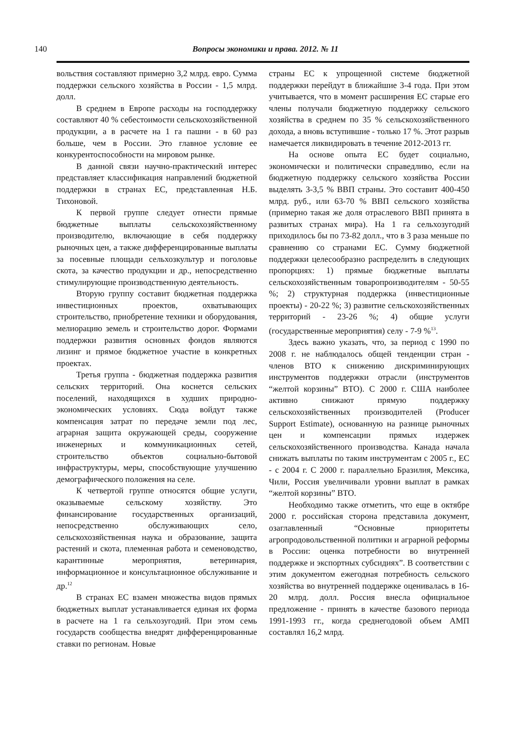140
Вопросы экономики и права. 2012. № 11
вольствия составляют примерно 3,2 млрд. евро. Сумма поддержки сельского хозяйства в России - 1,5 млрд. долл.
В среднем в Европе расходы на господдержку составляют 40 % себестоимости сельскохозяйственной продукции, а в расчете на 1 га пашни - в 60 раз больше, чем в России. Это главное условие ее конкурентоспособности на мировом рынке.
В данной связи научно-практический интерес представляет классификация направлений бюджетной поддержки в странах ЕС, представленная Н.Б. Тихоновой.
К первой группе следует отнести прямые бюджетные выплаты сельскохозяйственному производителю, включающие в себя поддержку рыночных цен, а также дифференцированные выплаты за посевные площади сельхозкультур и поголовье скота, за качество продукции и др., непосредственно стимулирующие производственную деятельность.
Вторую группу составит бюджетная поддержка инвестиционных проектов, охватывающих строительство, приобретение техники и оборудования, мелиорацию земель и строительство дорог. Формами поддержки развития основных фондов являются лизинг и прямое бюджетное участие в конкретных проектах.
Третья группа - бюджетная поддержка развития сельских территорий. Она коснется сельских поселений, находящихся в худших природно-экономических условиях. Сюда войдут также компенсация затрат по передаче земли под лес, аграрная защита окружающей среды, сооружение инженерных и коммуникационных сетей, строительство объектов социально-бытовой инфраструктуры, меры, способствующие улучшению демографического положения на селе.
К четвертой группе относятся общие услуги, оказываемые сельскому хозяйству. Это финансирование государственных организаций, непосредственно обслуживающих село, сельскохозяйственная наука и образование, защита растений и скота, племенная работа и семеноводство, карантинные мероприятия, ветеринария, информационное и консультационное обслуживание и др.<sup>12</sup>
В странах ЕС взамен множества видов прямых бюджетных выплат устанавливается единая их форма в расчете на 1 га сельхозугодий. При этом семь государств сообщества внедрят дифференцированные ставки по регионам. Новые
страны ЕС к упрощенной системе бюджетной поддержки перейдут в ближайшие 3-4 года. При этом учитывается, что в момент расширения ЕС старые его члены получали бюджетную поддержку сельского хозяйства в среднем по 35 % сельскохозяйственного дохода, а вновь вступившие - только 17 %. Этот разрыв намечается ликвидировать в течение 2012-2013 гг.
На основе опыта ЕС будет социально, экономически и политически справедливо, если на бюджетную поддержку сельского хозяйства России выделять 3-3,5 % ВВП страны. Это составит 400-450 млрд. руб., или 63-70 % ВВП сельского хозяйства (примерно такая же доля отраслевого ВВП принята в развитых странах мира). На 1 га сельхозугодий приходилось бы по 73-82 долл., что в 3 раза меньше по сравнению со странами ЕС. Сумму бюджетной поддержки целесообразно распределить в следующих пропорциях: 1) прямые бюджетные выплаты сельскохозяйственным товаропроизводителям - 50-55 %; 2) структурная поддержка (инвестиционные проекты) - 20-22 %; 3) развитие сельскохозяйственных территорий - 23-26 %; 4) общие услуги (государственные мероприятия) селу - 7-9 %<sup>13</sup>.
Здесь важно указать, что, за период с 1990 по 2008 г. не наблюдалось общей тенденции стран - членов ВТО к снижению дискриминирующих инструментов поддержки отрасли (инструментов “желтой корзины” ВТО). С 2000 г. США наиболее активно снижают прямую поддержку сельскохозяйственных производителей (Producer Support Estimate), основанную на разнице рыночных цен и компенсации прямых издержек сельскохозяйственного производства. Канада начала снижать выплаты по таким инструментам с 2005 г., ЕС - с 2004 г. С 2000 г. параллельно Бразилия, Мексика, Чили, Россия увеличивали уровни выплат в рамках “желтой корзины” ВТО.
Необходимо также отметить, что еще в октябре 2000 г. российская сторона представила документ, озаглавленный “Основные приоритеты агропродовольственной политики и аграрной реформы в России: оценка потребности во внутренней поддержке и экспортных субсидиях”. В соответствии с этим документом ежегодная потребность сельского хозяйства во внутренней поддержке оценивалась в 16-20 млрд. долл. Россия внесла официальное предложение - принять в качестве базового периода 1991-1993 гг., когда среднегодовой объем АМП составлял 16,2 млрд.